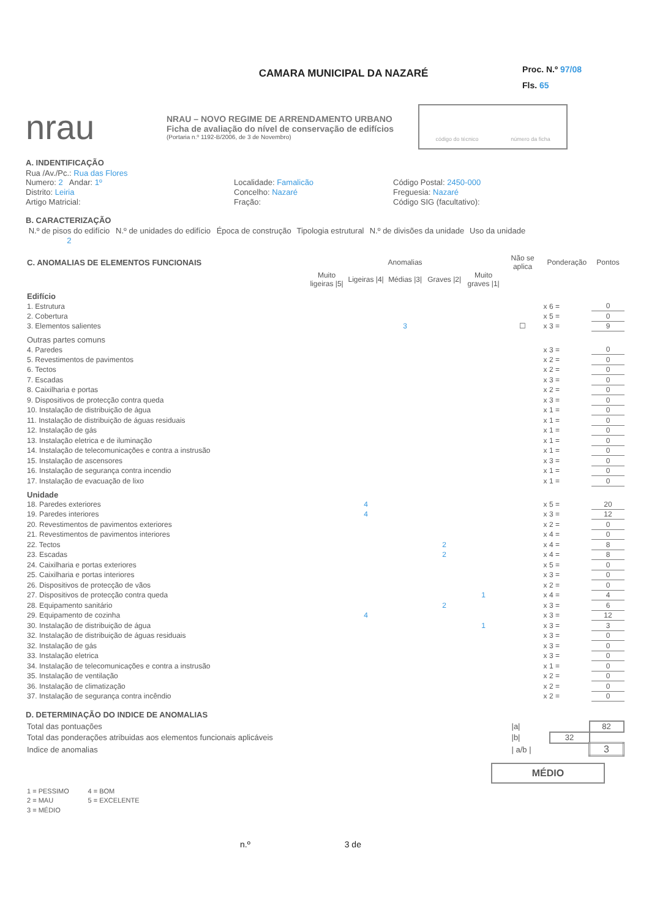Proc. N.º 97/08
Fls. 65
CAMARA MUNICIPAL DA NAZARÉ
nrau
NRAU – NOVO REGIME DE ARRENDAMENTO URBANO
Ficha de avaliação do nível de conservação de edifícios
(Portaria n.º 1192-B/2006, de 3 de Novembro)
código do técnico número da ficha
A. INDENTIFICAÇÃO
Rua /Av./Pc.: Rua das Flores
Numero: 2 Andar: 1º
Localidade: Famalicão
Código Postal: 2450-000
Distrito: Leiria
Concelho: Nazaré
Freguesia: Nazaré
Artigo Matricial:
Fração:
Código SIG (facultativo):
B. CARACTERIZAÇÃO
| N.º de pisos do edifício | N.º de unidades do edifício | Época de construção | Tipologia estrutural | N.º de divisões da unidade | Uso da unidade |
| 2 | | | | | |
| C. ANOMALIAS DE ELEMENTOS FUNCIONAIS | Anomalias | | | | | Não se aplica | Ponderação | | Pontos |
| --- | --- | --- | --- | --- | --- | --- | --- | --- | --- |
| | Muito ligeiras /5/ | Ligeiras /4/ | Médias /3/ | Graves /2/ | Muito graves /1/ | | | | |
| Edifício | | | | | | | | | |
| 1. Estrutura | | | | | | | x 6 = | | 0 |
| 2. Cobertura | | | | | | | x 5 = | | 0 |
| 3. Elementos salientes | | | 3 | | | ☐ | x 3 = | | 9 |
| Outras partes comuns | | | | | | | | | |
| 4. Paredes | | | | | | | x 3 = | | 0 |
| 5. Revestimentos de pavimentos | | | | | | | x 2 = | | 0 |
| 6. Tectos | | | | | | | x 2 = | | 0 |
| 7. Escadas | | | | | | | x 3 = | | 0 |
| 8. Caixilharia e portas | | | | | | | x 2 = | | 0 |
| 9. Dispositivos de protecção contra queda | | | | | | | x 3 = | | 0 |
| 10. Instalação de distribuição de água | | | | | | | x 1 = | | 0 |
| 11. Instalação de distribuição de águas residuais | | | | | | | x 1 = | | 0 |
| 12. Instalação de gás | | | | | | | x 1 = | | 0 |
| 13. Instalação eletrica e de iluminação | | | | | | | x 1 = | | 0 |
| 14. Instalação de telecomunicações e contra a instrusão | | | | | | | x 1 = | | 0 |
| 15. Instalação de ascensores | | | | | | | x 3 = | | 0 |
| 16. Instalação de segurança contra incendio | | | | | | | x 1 = | | 0 |
| 17. Instalação de evacuação de lixo | | | | | | | x 1 = | | 0 |
| Unidade | | | | | | | | | |
| 18. Paredes exteriores | | 4 | | | | | x 5 = | | 20 |
| 19. Paredes interiores | | 4 | | | | | x 3 = | | 12 |
| 20. Revestimentos de pavimentos exteriores | | | | | | | x 2 = | | 0 |
| 21. Revestimentos de pavimentos interiores | | | | | | | x 4 = | | 0 |
| 22. Tectos | | | | 2 | | | x 4 = | | 8 |
| 23. Escadas | | | | 2 | | | x 4 = | | 8 |
| 24. Caixilharia e portas exteriores | | | | | | | x 5 = | | 0 |
| 25. Caixilharia e portas interiores | | | | | | | x 3 = | | 0 |
| 26. Dispositivos de protecção de vãos | | | | | | | x 2 = | | 0 |
| 27. Dispositivos de protecção contra queda | | | | | 1 | | x 4 = | | 4 |
| 28. Equipamento sanitário | | | | 2 | | | x 3 = | | 6 |
| 29. Equipamento de cozinha | | 4 | | | | | x 3 = | | 12 |
| 30. Instalação de distribuição de água | | | | | 1 | | x 3 = | | 3 |
| 32. Instalação de distribuição de águas residuais | | | | | | | x 3 = | | 0 |
| 32. Instalação de gás | | | | | | | x 3 = | | 0 |
| 33. Instalação eletrica | | | | | | | x 3 = | | 0 |
| 34. Instalação de telecomunicações e contra a instrusão | | | | | | | x 1 = | | 0 |
| 35. Instalação de ventilação | | | | | | | x 2 = | | 0 |
| 36. Instalação de climatização | | | | | | | x 2 = | | 0 |
| 37. Instalação de segurança contra incêndio | | | | | | | x 2 = | | 0 |
D. DETERMINAÇÃO DO INDICE DE ANOMALIAS
| Total das pontuações | /a/ | | 82 |
| Total das ponderações atribuidas aos elementos funcionais aplicáveis | /b/ | 32 | |
| Indice de anomalias | / a/b / | | 3 |
MÉDIO
| 1 = PESSIMO | 4 = BOM |
| 2 = MAU | 5 = EXCELENTE |
| 3 = MÉDIO | |
n.º 3 de